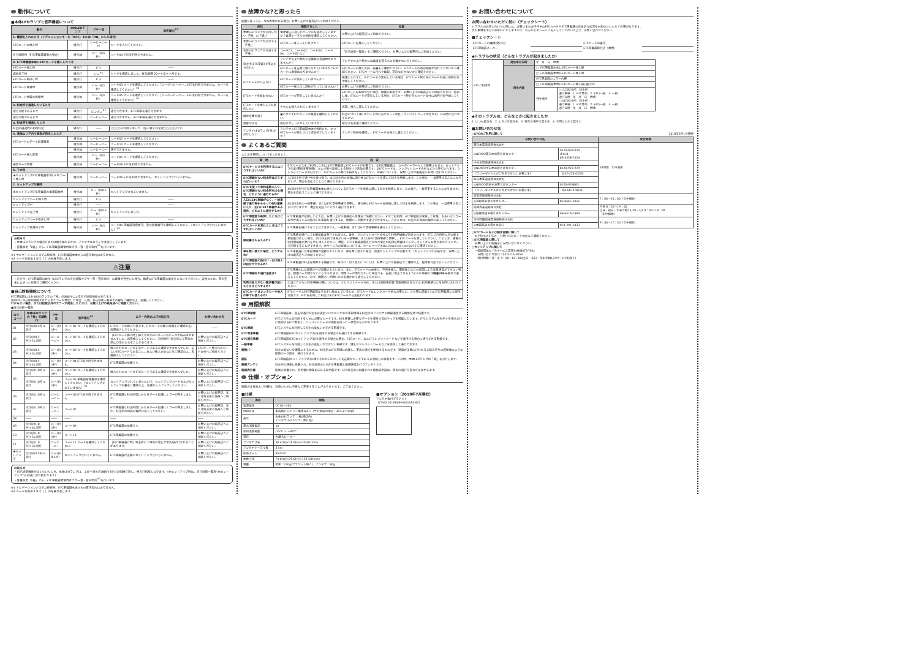動作について
■本体LEDランプと音声機能について
| 動作 | 本体LEDランプ | ブザー音 | 音声案内<sup>※1</sup> |
| --- | --- | --- | --- |
| 1. 電源を入れたとき（イグニッションキーを「ACC」または「ON」にした場合） | | | |
| ETCカード未挿入時 | 橙点灯 | ピーピーピー<sup>※1</sup> | カードを入れてください。 |
| 自己診断時（ETC車載器異常の場合） | 橙点滅 | ピー（約1秒） | コード04 ETCを利用できません。 |
| 2. ETC車載器本体にETCカードを挿入したとき | | | |
| ETCカード挿入時 | 橙点灯 | ピッ | ―― |
| 認証終了時 | 緑点灯 | ピー<sup>※1</sup> | カードを確認しました。有効期限 20＊＊年＊＊月です。 |
| ETCカード取出し時 | 橙点灯 | ピッ | ―― |
| ETCカード異常時 | 橙点滅 | ピー（約1秒） | コード03 カードを確認してください。［ピーポーピーポー…ETCを利用できません。カードを確認してください］<sup>※2</sup> |
| ETCカード情報の異常時 | 橙点滅 | ピー（約1秒） | コード05 カードを確認してください。［ピーポーピーポー…ETCを利用できません。カードを確認してください］<sup>※2</sup> |
| 3. 料金所を通過しているとき | | | |
| 通行可能であるとき | 緑点灯 | ピンポン<sup>※1</sup> | 通行できます。/ETC車線を通行できます。 |
| 通行不能であるとき | 緑点灯 | ピーピーピー | 通行できません。/ETC車線を通行できません。 |
| 4. 料金所を通過したとき | | | |
| 料金所通過時の利用料金 | 緑点灯 | ―― | ○○○○円利用しました。/払い戻し料金は○○○○円です。 |
| 5. 通信エリア内で異常が発生したとき | | | |
| ETCカードのデータ処理異常 | 橙点滅 | ピーピーピー | コード02 カードを確認してください。 |
| | 橙点滅 | ピーピーピー | コード11 カードを確認してください。 |
| ETCカード挿入異常 | 橙点滅 | ピーピーピー | 通行できません。 |
| | 橙点滅 | ピー（約1秒） | コード01 カードを確認してください。 |
| 通信データ異常 | 橙点滅 | ピーピーピー | コード06 ETCを利用できません。 |
| 6. その他 | | | |
| 未セットアップETC車載器本体にETCカード挿入時 | 橙点滅 | ピーピーピー | コード06 ETCを利用できません。セットアップされていません。 |
| 7. セットアップ作業時 | | | |
| 未セットアップETC車載器の電源起動時 | 橙点滅 | ピー（約0.5秒） | セットアップされていません。 |
| セットアップカード挿入時 | 橙点灯 | ピッ | ―― |
| セットアップ中 | 橙点灯 | ―― | ―― |
| セットアップ完了時 | 橙点灯 | ピー（約0.5秒） | セットアップしました。 |
| セットアップカード取出し時 | 橙点灯 | ピッ | ―― |
| セットアップ異常終了時 | 橙点滅 | ピー（約1秒） | コード05 車載器管理番号、型式登録番号を確認してください。［セットアップされていません］<sup>※2</sup> |
お知らせ
・本体LEDランプが橙点灯または橙点滅のときは、アンテナLEDランプは消灯しています。
・音量設定「0番」でも、ETC車載器異常時はブザー音・音声案内<sup>※1</sup>を行います。
※1 ナビゲーションシステム接続時、ETC車載器本体からの音声案内はありません。
※2 カードを取出すまで［ ］内を繰り返します。
⚠注意
・走行中、ETC車載器の動作（LEDランプの点灯状態やブザー音・音声案内）に異常が発生した場合、無理にETC車載器の操作をしないでください。安全のため、車が完全に止まった状態でご確認ください。
■自己診断機能について
ETC車載器には本体LEDランプの「橙」点滅動作による自己診断機能があります。
使用中に自己診断機能がはたらきエラーが発生した場合、一度、自己診断一覧表で内容をご確認の上、処置してください。
わからない場合、または記載以外のエラーが発生したときは、お買い上げの販売店へご相談ください。
●自己診断一覧表
| エラーコード | 本体LEDランプの「橙」点滅動作 | ブザー音 | 音声案内<sup>※1</sup> | エラー内容および対処方法 | お問い合わせ先 |
| --- | --- | --- | --- | --- | --- |
| 01 | 点灯(約0.5秒)↓消灯 | ピー(約1秒) | コード01 カードを確認してください。 | ETCカードの挿入不良です。ETCカードの挿入状態をご確認の上、再度挿入してください。 | ―― |
| 02 | 点灯(約0.5秒)×2↓消灯 | ピーピーピー | コード02 カードを確認してください。 | ［ETCカード挿入時］挿入されたETCカードのデータが読み出せませんでした。再度挿入してください。［利用時］料金所にて車両の停止が案内されることがあります。 | お買い上げの販売店へご相談ください。 |
| 03 | 点灯(約0.5秒)×3↓消灯 | ピー(約1秒) | コード03 カードを確認してください。 | 挿入されたカードがETCカードであると確認できませんでした。正しいETCカードであること、および挿入方向などをご確認の上、再度挿入してください。 | ETCカード発行元のカード会社へご相談ください。 |
| 04 | 点灯(約0.5秒)×4↓消灯 | ピー(約1秒) | コード04 ETCを利用できません。 | ETC車載器の故障です。 | お買い上げの販売店へご相談ください。 |
| 05 | 点灯(約1.0秒)↓消灯 | ピー(約1秒) | コード05 カードを確認してください。 | 挿入されたカードがETCカードであると確認できませんでした。 | お買い上げの販売店へご相談ください。 |
| | 点灯(約1.0秒)↓消灯 | ピー(約1秒) | コード05 車載器管理番号を確認してください。［セットアップされていません］<sup>※2</sup> | セットアップされていませんので、セットアップカードおよびセットアップ内容をご確認の上、再度セットアップしてください。 | お買い上げの販売店へご相談ください。 |
| 06 | 点灯(約1.0秒)↓消灯 | ピーピーピー | コード06 ETCを利用できません。 | ETC車載器と料金所間におけるデータ処理にエラーが発生しました。 | お買い上げの販売店、または料金所の係員へご相談ください。 |
| 07 | 点灯(約1.0秒)↓消灯 | ピーピーピー | コード07 | ETC車載器と料金所間におけるデータ処理にエラーが発生しました。料金所の係員の指示に従ってください。 | お買い上げの販売店、または料金所の係員へご相談ください。 |
| 08 | ―― | ―― | ―― | ―― | ―― |
| 09 | 点灯(約1.0秒)×4↓消灯 | ピー(約1秒) | コード09 | ETC車載器の故障です。 | お買い上げの販売店へご相談ください。 |
| 10 | 点灯(約1.0秒)×2↓消灯 | ピー(約1秒) | コード10 | ETC車載器の故障です。 | お買い上げの販売店へご相談ください。 |
| 11 | 点灯(約1.0秒)×2↓消灯 | ピーピーピー | コード11 カードを確認してください。 | ［ETC車線通行時］料金所にて車両の停止が案内(表示)されることがあります。 | お買い上げの販売店へご相談ください。 |
| 未セットアップ | 点灯(約0.5秒)↓消灯 | ピー(約0.5秒) | セットアップされていません。 | ETC車載器が正常にセットアップされていません。 | お買い上げの販売店へご相談ください。 |
お知らせ
・自己診断機能がはたらいたとき、本体LEDランプは、上記一連の点滅動作を約1分間繰り返し、橙点灯状態となります。（未セットアップ時は、自己診断一覧表"未セットアップ"の点滅に切り換わります）
・音量設定「0番」でも、ETC車載器異常時はブザー音・音声案内<sup>※1</sup>を行います。
※1 ナビゲーションシステム接続時、ETC車載器本体からの音声案内はありません。
※2 カードを取出すまで［ ］内を繰り返します。
故障かな?と思ったら
処置に従っても、なお異常がある場合、お買い上げの販売店へご相談ください。
| 症状 | 確認すること | 処置 |
| --- | --- | --- |
| 本体LEDランプが点灯しない（「橙」or「緑」） | 電源電圧に適したケーブルを使用していますか？電源ケーブルの接続を確認してください。 | お買い上げの販売店にご相談ください。 |
| 本体LEDランプが点灯する（「橙」） | ETCカードは入っていますか？ | ETCカードを挿入してください。 |
| 本体LEDランプが点滅する（「橙」） | コード01、コード02、コード03、コード04、コード05 など | 「自己診断一覧表」をご確認ください。お買い上げの販売店にご相談ください。 |
| 料金所(ETC車線)で停止させられた | アンテナの上や前方に金属製の遮蔽物がありませんか？ | アンテナの上や前方には電波を遮るものを置かないでください。 |
| | ETCカードは正常に挿入されていますか？ETCカードに異常はありませんか？ | ETCカードの挿入方向、表裏をご確認ください。ETCカードの有効期限が切れていないかご確認ください。ETCカードに汚れや亀裂、変形などがないかご確認ください。 |
| ETCカードが入らない | ETCカードが変形していませんか？ | 無理に入れずに、ETCカードが変形している場合、ETCカード発行元のカード会社に再発行を申請してください。 |
| | ETCカード挿入口に異物が入っていませんか？ | お買い上げの販売店にご相談ください。 |
| ETCカードを取出せない | ETCカードが変形していませんか？ | ETCカードを取出せない場合、無理に取出さず、お買い上げの販売店にご相談ください。取出し後、ETCカードが変形している場合、ETCカード発行元のカード会社に再発行を申請してください。 |
| ETCカードを挿入しても反応しない | きちんと挿入されていますか？ | 再度、挿入し直してください。 |
| 請求金額が違う | ▣ボタンでETCカードの履歴を確認してください。 | 料金についてはETCカード発行元のカード会社（クレジットカード会社など）にお問い合わせください。 |
| 異音がする | 取付けがしっかりしていますか？ | 取付けを再度ご確認ください。 |
| アンテナLEDランプ(青)が点灯しない | アンテナとETC車載器本体が接続され、かつETCカードが挿入されて認証終了していますか？ | アンテナ接続を確認し、ETCカードを挿入し直してください。 |
よくあるご質問
よくある質問についてまとめました。
| 質 問 | 回 答 |
| --- | --- |
| ETCサービスを利用するにはどうすればいいの? | ETCサービスをご利用になるにはETC車載器とETCカードが必要です。①ETC車載器は、カーディーラーなどで販売されます。セットアップ作業(車両情報登録)、および取付業者による取付けが別途必要です。②ETCカードは、クレジットカード会社などから発行されます。クレジットカード会社などに、ETCカードの発行手続きをしてください。詳細については、お買い上げの販売店へお問い合わせください。 |
| ETC車線がない料金所はどうすればいいの? | 入口料金所で通行券を受け取り、出口料金所の係員に通行券とETCカードを渡して料金を精算します。この場合、一旦停車することになりますが、現金を支払うことなく通行できます。 |
| ETCを使って有料道路に入り、ETC車線がない料金所を出る場合、どのように通行するの? | 出口料金所でETC車載器本体に挿入されているETCカードを係員に渡して料金を精算します。この場合、一旦停車することになりますが、現金を支払うことなく通行できます。 |
| 入口にETC車線がなく、一般車線で通行券をもらって有料道路に入り、出口にETC車線がある場合、どのように通行するの? | 出口料金所の一般車線、またはETC混在車線で停車し、通行券とETCカードを係員に渡して料金を精算します。この場合、一旦停車することになりますが、現金を支払うことなく通行できます。 |
| ETC車載器が故障したときはどうすればいいの? | ETC車載器が故障したときは、お買い上げの販売店へ修理をご依頼ください。ETCご利用時、ETC車載器が故障した状態、あるいはエラー表示が出ている状態でETC車線を通行すると、開閉バーが開かず通行できません。このときは、料金所の係員の指示に従ってください。 |
| ETCカードを忘れたときはどうすればいいの? | ETC車線を通行することはできません。一般車線、またはETC混在車線を通行してください。 |
| 領収書はもらえるの? | ETC車線を通行しても領収書は発行されません。後日、クレジットカード会社より利用明細書が送付されます。ETC ご利用時にその場で領収書がほしい場合、出口料金所で係員がいる一般車線、またはETC混在車線で停車し、ETCカードを渡してください。このとき、通常の利用明細書の発行を申し出てください。現在、ETCで無線通信走行された場合の利用証明書はインターネットからお客さまのプリンターで印刷することができます。本サービスの詳細については、ホームページ(http://www.etc-user.jp/)でご確認ください。 |
| 車を買い替えた場合、どうするの? | ETC車載器には車両情報が登録されています。車を買い替えた場合、再度セットアップが必要です。（セットアップの手続きは、お買い上げの販売店へご相談ください） |
| ETC車載器の取付け・付け替えは自分でできるの? | ETC車載器は料金を精算する機器です。取付け・付け替えについては、お買い上げの販売店でご確認の上、指定取付店で行ってください。 |
| ETC車線内の通行速度は? | ETC車線内には開閉バーが設置されています。また、ETCカードの未挿入、不完全挿入、直前挿入などの原因により正常通信ができない場合、開閉バーが開かないことがあります。開閉バーが開かなかった場合でも、安全に停止できるようにETC車線では 時速20km以下 で通行してください。必ず、開閉バーが開いたのを確かめて通行してください。 |
| 利用の覚えがない請求書が届いたときはどうするの? | 心当たりがない利用明細内容については、クレジットカード会社、または道路事業者(高速道路会社など)に利用実績などをお問い合わせください。 |
| ETCカードはレンタカーや他人の車でも使えるの? | ETCカードとETC車載器はそれぞれ独立しているため、ETCカードはレンタカーや他人の車など、どの車に搭載されたETC車載器にも使用可能です。ETCを利用した料金はそのETCカードから支払われます。 |
用語解説
ETC車載器 ETC車載器は、適正な通行料金をお支払いいただくための車両情報を料金所のアンテナと無線通信する機能を持つ装置です。
ETCカード ETCシステムを利用するために必要なカードです。料金精算に必要なデータを保持するICチップを搭載しています。ETCシステムを利用する場合だけに使用するETC専用と、クレジットカードの機能を持った一体型のものがあります。
ETC車線 ETCシステムを利用して料金の支払いができる車線です。
ETC専用車線 ETC車載器(ETCセットアップ済)を使用する場合のみ通行できる車線です。
ETC混在車線 ETC車載器(ETCセットアップ済)を使用する場合と現金、ETCカード、およびクレジットカードなどを使用する場合に通行できる車線です。
一般車線 ETCシステムを利用して料金の支払いができない車線です。現金やクレジットカードなどを使用して通行できます。
開閉バー 料金の支払いを確実にするために、料金所のETC車線に設置し、車両の通行を制御するものです。通信が正常に行われると踏み切りの遮断機のような開閉バーが開き、通行できます。
認証 ETC車載器(セットアップ済)に挿入されたETCカードを正常なカードであると判断した状態です。この時、本体LEDランプは「緑」を点灯します。
路側アンテナ 料金所の路側に設置され、料金収受のためETC車載器と無線通信を行うアンテナです。
路側表示器 路側に設置され、利用者に情報を伝える表示器です。ETC料金所に設置された路側表示器は、車両の通行可否などを表示します。
仕様・オプション
製品の仕様および外観は、改良のために予告なく変更することがありますので、ご了承ください。
■仕様
| 項目 | 規格 |
| --- | --- |
| 電源電圧 | DC10〜16V |
| 供給方法 | 車両側バッテリー電源(BAT)（ナビ接続の場合、ACCより供給） |
| 表示 | 本体LEDランプ ：橙/緑(2色) アンテナLEDランプ：青(1色) |
| 最大消費電流 | 1A |
| 使用温度範囲 | -25℃ 〜 +80℃ |
| 音声 | 内蔵スピーカー |
| アンテナ寸法 | 30.4(W)×18.6(H)×30.4(D)mm |
| アンテナケーブル長 | 3.5m |
| 拡張ポート | RS232C |
| 本体寸法 | 74.0(W)×29.0(H)×123.5(D)mm |
| 質量 | 本体：220g(ブラケット除く)、アンテナ：80g |
■オプション（2018年7月現在）
アンテナ取付ブラケット
（Z9M2 V6 385/EP-0SD5SZMC）
お問い合わせについて
お問い合わせいただく前に（チェックシート）
トラブルのお問い合わせの際には、お客さまのお手持ちのETCカードやETC車載器の具体的な状況をお知らせいただく必要があります。
次の事項を中心にお尋ねいたしますので、あらかじめシートに記入していただいた上で、お問い合わせください。
■チェックシート
| ETCカードの種類(発行元) | | ETCカードの番号 | |
| ETC車載器メーカー | | ETC車載器取付店（業者） | |
◆トラブルの状況（どんなトラブルが起きましたか）
| ETCご利用時 | 発生年月日時 | 年 月 日 時頃 | |
| | 発生内容 | □ ETC車載器本体にETCカード挿入前 | |
| | | □ ETC車載器本体にETCカード挿入時 | |
| | | ETC車載器のエラー内容 | |
| | | □ ETC車載器本体にETCカード挿入後(通行中) | |
| | | 発生場所 | □ 入口料金所 料金所 通行車線 1. ETC専用 2. ETC/一般 3. 一般 通行日時 年 月 日 時頃 □ 出口料金所 料金所 通行車線 1. ETC専用 2. ETC/一般 3. 一般 通行日時 年 月 日 時頃 |
◆そのトラブルは、どんなときに起きましたか
1. いつも起きる　2. ときどき起きる　3. 特定の場所で起きる　4. 今回はじめて起きた
■お問い合わせ先
○ETCのご利用に関して 2018年6月1日現在
| お問い合わせ先 | | 受付時間 |
| --- | --- | --- |
| 東日本高速道路株式会社 | | 24時間 年中無休 |
| ◎NEXCO東日本お客さまセンター | 0570-024-024 または 03-5338-7524 | |
| 中日本高速道路株式会社 | | |
| ◎NEXCO中日本お客さまセンター | 0120-922-229 | |
| （フリーダイヤルがご利用できないお客さま） | （052-223-0333） | |
| 西日本高速道路株式会社 | | |
| ◎NEXCO西日本お客さまセンター | 0120-924863 | |
| （フリーダイヤルがご利用できないお客さま） | （06-6876-9031） | |
| 首都高速道路株式会社 | | 7：00〜20：00（年中無休） |
| ◎首都高お客さまセンター | 03-6667-5855 | |
| 阪神高速道路株式会社 | | 平日 8：30〜19：00 土日・祝日・年末年始12/29〜1/3 9：00〜18：00 （年中無休） |
| ◎阪神高速お客さまセンター | 06-6576-1484 | |
| 本州四国連絡高速道路株式会社 | | 9：00〜17：30（年中無休） |
| ◎本四高速お客さま窓口 | 078-291-1033 | |
○ETCカードおよび請求金額に関して
　お手持ちのETCカード発行元のカード会社にご確認ください。
○ETC車載器に関して
　お買い上げの販売店にお問い合わせください。
○セットアップに関して
　一般財団法人 ITSサービス高度化機構(ITS-TEA)
　　お問い合わせ窓口：03-5216-3856
　　受付時間：月〜金 9：00〜18：00(土日・祝日・年末年始12/29〜1/3を除く)